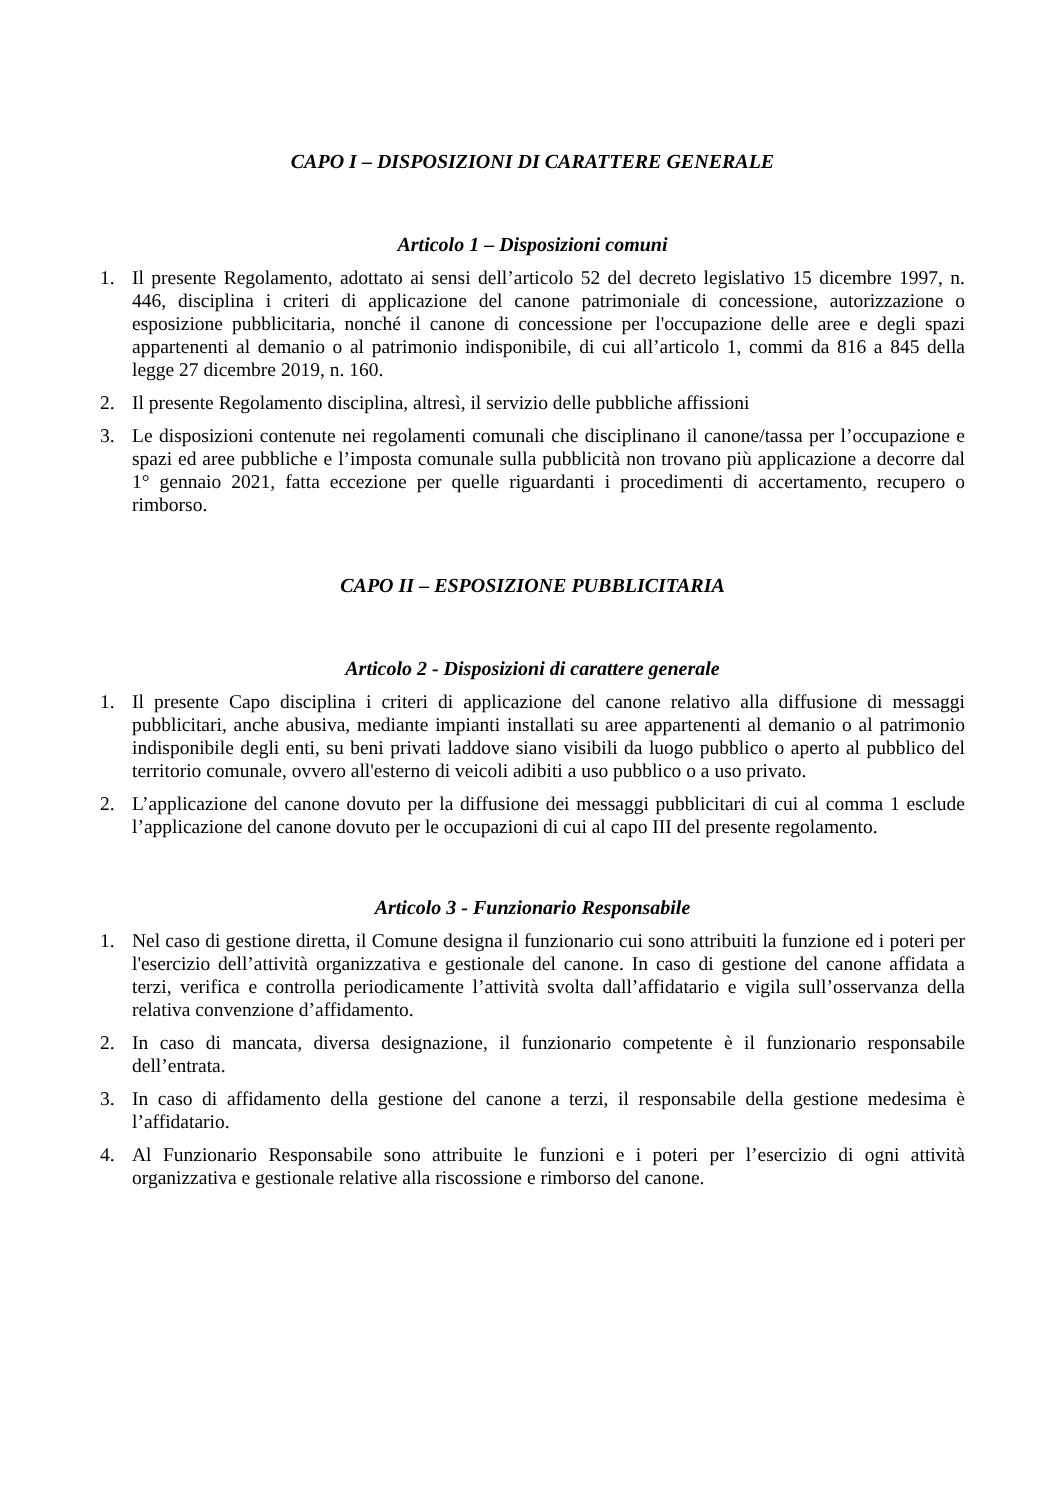CAPO I – DISPOSIZIONI DI CARATTERE GENERALE
Articolo 1 – Disposizioni comuni
1. Il presente Regolamento, adottato ai sensi dell’articolo 52 del decreto legislativo 15 dicembre 1997, n. 446, disciplina i criteri di applicazione del canone patrimoniale di concessione, autorizzazione o esposizione pubblicitaria, nonché il canone di concessione per l'occupazione delle aree e degli spazi appartenenti al demanio o al patrimonio indisponibile, di cui all’articolo 1, commi da 816 a 845 della legge 27 dicembre 2019, n. 160.
2. Il presente Regolamento disciplina, altresì, il servizio delle pubbliche affissioni
3. Le disposizioni contenute nei regolamenti comunali che disciplinano il canone/tassa per l’occupazione e spazi ed aree pubbliche e l’imposta comunale sulla pubblicità non trovano più applicazione a decorre dal 1° gennaio 2021, fatta eccezione per quelle riguardanti i procedimenti di accertamento, recupero o rimborso.
CAPO II – ESPOSIZIONE PUBBLICITARIA
Articolo 2 - Disposizioni di carattere generale
1. Il presente Capo disciplina i criteri di applicazione del canone relativo alla diffusione di messaggi pubblicitari, anche abusiva, mediante impianti installati su aree appartenenti al demanio o al patrimonio indisponibile degli enti, su beni privati laddove siano visibili da luogo pubblico o aperto al pubblico del territorio comunale, ovvero all'esterno di veicoli adibiti a uso pubblico o a uso privato.
2. L’applicazione del canone dovuto per la diffusione dei messaggi pubblicitari di cui al comma 1 esclude l’applicazione del canone dovuto per le occupazioni di cui al capo III del presente regolamento.
Articolo 3 - Funzionario Responsabile
1. Nel caso di gestione diretta, il Comune designa il funzionario cui sono attribuiti la funzione ed i poteri per l'esercizio dell’attività organizzativa e gestionale del canone. In caso di gestione del canone affidata a terzi, verifica e controlla periodicamente l’attività svolta dall’affidatario e vigila sull’osservanza della relativa convenzione d’affidamento.
2. In caso di mancata, diversa designazione, il funzionario competente è il funzionario responsabile dell’entrata.
3. In caso di affidamento della gestione del canone a terzi, il responsabile della gestione medesima è l’affidatario.
4. Al Funzionario Responsabile sono attribuite le funzioni e i poteri per l’esercizio di ogni attività organizzativa e gestionale relative alla riscossione e rimborso del canone.